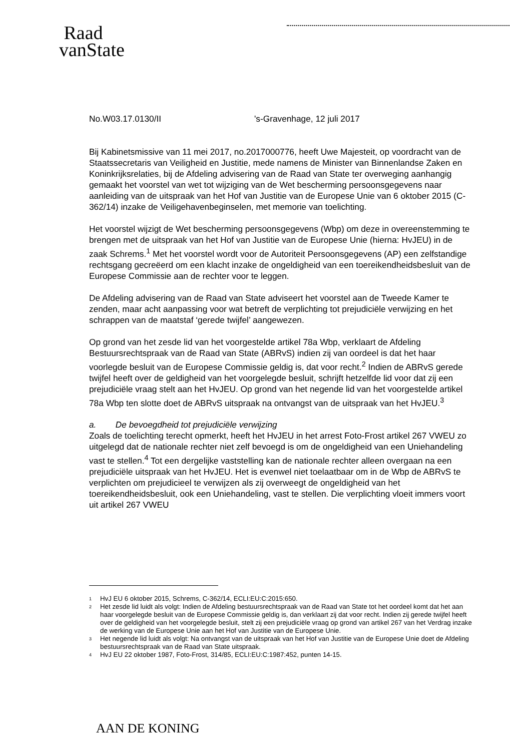Raad
vanState
No.W03.17.0130/II 's-Gravenhage, 12 juli 2017
Bij Kabinetsmissive van 11 mei 2017, no.2017000776, heeft Uwe Majesteit, op voordracht van de Staatssecretaris van Veiligheid en Justitie, mede namens de Minister van Binnenlandse Zaken en Koninkrijksrelaties, bij de Afdeling advisering van de Raad van State ter overweging aanhangig gemaakt het voorstel van wet tot wijziging van de Wet bescherming persoonsgegevens naar aanleiding van de uitspraak van het Hof van Justitie van de Europese Unie van 6 oktober 2015 (C-362/14) inzake de Veiligehavenbeginselen, met memorie van toelichting.
Het voorstel wijzigt de Wet bescherming persoonsgegevens (Wbp) om deze in overeenstemming te brengen met de uitspraak van het Hof van Justitie van de Europese Unie (hierna: HvJEU) in de zaak Schrems.<sup>1</sup> Met het voorstel wordt voor de Autoriteit Persoonsgegevens (AP) een zelfstandige rechtsgang gecreëerd om een klacht inzake de ongeldigheid van een toereikendheidsbesluit van de Europese Commissie aan de rechter voor te leggen.
De Afdeling advisering van de Raad van State adviseert het voorstel aan de Tweede Kamer te zenden, maar acht aanpassing voor wat betreft de verplichting tot prejudiciële verwijzing en het schrappen van de maatstaf ‘gerede twijfel’ aangewezen.
Op grond van het zesde lid van het voorgestelde artikel 78a Wbp, verklaart de Afdeling Bestuursrechtspraak van de Raad van State (ABRvS) indien zij van oordeel is dat het haar voorlegde besluit van de Europese Commissie geldig is, dat voor recht.<sup>2</sup> Indien de ABRvS gerede twijfel heeft over de geldigheid van het voorgelegde besluit, schrijft hetzelfde lid voor dat zij een prejudiciële vraag stelt aan het HvJEU. Op grond van het negende lid van het voorgestelde artikel 78a Wbp ten slotte doet de ABRvS uitspraak na ontvangst van de uitspraak van het HvJEU.<sup>3</sup>
a. De bevoegdheid tot prejudiciële verwijzing
Zoals de toelichting terecht opmerkt, heeft het HvJEU in het arrest Foto-Frost artikel 267 VWEU zo uitgelegd dat de nationale rechter niet zelf bevoegd is om de ongeldigheid van een Uniehandeling vast te stellen.<sup>4</sup> Tot een dergelijke vaststelling kan de nationale rechter alleen overgaan na een prejudiciële uitspraak van het HvJEU. Het is evenwel niet toelaatbaar om in de Wbp de ABRvS te verplichten om prejudicieel te verwijzen als zij overweegt de ongeldigheid van het toereikendheidsbesluit, ook een Uniehandeling, vast te stellen. Die verplichting vloeit immers voort uit artikel 267 VWEU
<sup>1</sup> HvJ EU 6 oktober 2015, Schrems, C-362/14, ECLI:EU:C:2015:650.
<sup>2</sup> Het zesde lid luidt als volgt: Indien de Afdeling bestuursrechtspraak van de Raad van State tot het oordeel komt dat het aan haar voorgelegde besluit van de Europese Commissie geldig is, dan verklaart zij dat voor recht. Indien zij gerede twijfel heeft over de geldigheid van het voorgelegde besluit, stelt zij een prejudiciële vraag op grond van artikel 267 van het Verdrag inzake de werking van de Europese Unie aan het Hof van Justitie van de Europese Unie.
<sup>3</sup> Het negende lid luidt als volgt: Na ontvangst van de uitspraak van het Hof van Justitie van de Europese Unie doet de Afdeling bestuursrechtspraak van de Raad van State uitspraak.
<sup>4</sup> HvJ EU 22 oktober 1987, Foto-Frost, 314/85, ECLI:EU:C:1987:452, punten 14-15.
AAN DE KONING